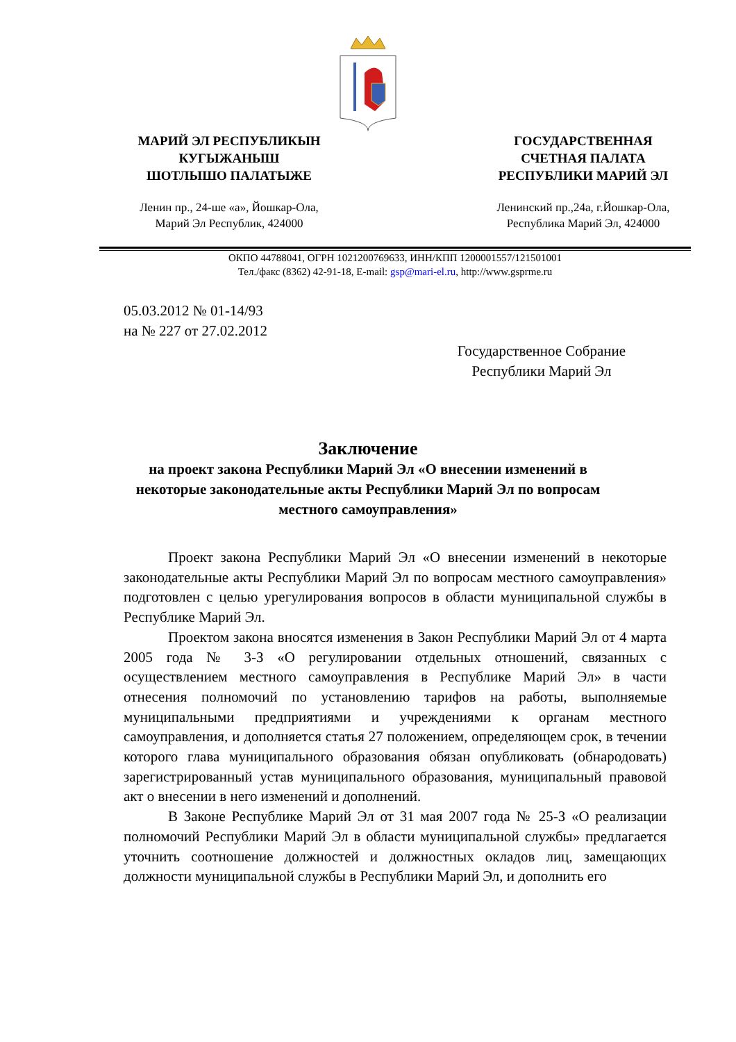МАРИЙ ЭЛ РЕСПУБЛИКЫН
КУГЫЖАНЫШ
ШОТЛЫШО ПАЛАТЫЖЕ
ГОСУДАРСТВЕННАЯ
СЧЕТНАЯ ПАЛАТА
РЕСПУБЛИКИ МАРИЙ ЭЛ
Ленин пр., 24-ше «а», Йошкар-Ола,
Марий Эл Республик, 424000
Ленинский пр.,24а, г.Йошкар-Ола,
Республика Марий Эл, 424000
ОКПО 44788041, ОГРН 1021200769633, ИНН/КПП 1200001557/121501001
Тел./факс (8362) 42-91-18, E-mail: gsp@mari-el.ru, http://www.gsprme.ru
05.03.2012 № 01-14/93
на № 227 от 27.02.2012
Государственное Собрание
Республики Марий Эл
Заключение
на проект закона Республики Марий Эл «О внесении изменений в некоторые законодательные акты Республики Марий Эл по вопросам местного самоуправления»
Проект закона Республики Марий Эл «О внесении изменений в некоторые законодательные акты Республики Марий Эл по вопросам местного самоуправления» подготовлен с целью урегулирования вопросов в области муниципальной службы в Республике Марий Эл.
Проектом закона вносятся изменения в Закон Республики Марий Эл от 4 марта 2005 года № 3-З «О регулировании отдельных отношений, связанных с осуществлением местного самоуправления в Республике Марий Эл» в части отнесения полномочий по установлению тарифов на работы, выполняемые муниципальными предприятиями и учреждениями к органам местного самоуправления, и дополняется статья 27 положением, определяющем срок, в течении которого глава муниципального образования обязан опубликовать (обнародовать) зарегистрированный устав муниципального образования, муниципальный правовой акт о внесении в него изменений и дополнений.
В Законе Республике Марий Эл от 31 мая 2007 года № 25-З «О реализации полномочий Республики Марий Эл в области муниципальной службы» предлагается уточнить соотношение должностей и должностных окладов лиц, замещающих должности муниципальной службы в Республики Марий Эл, и дополнить его